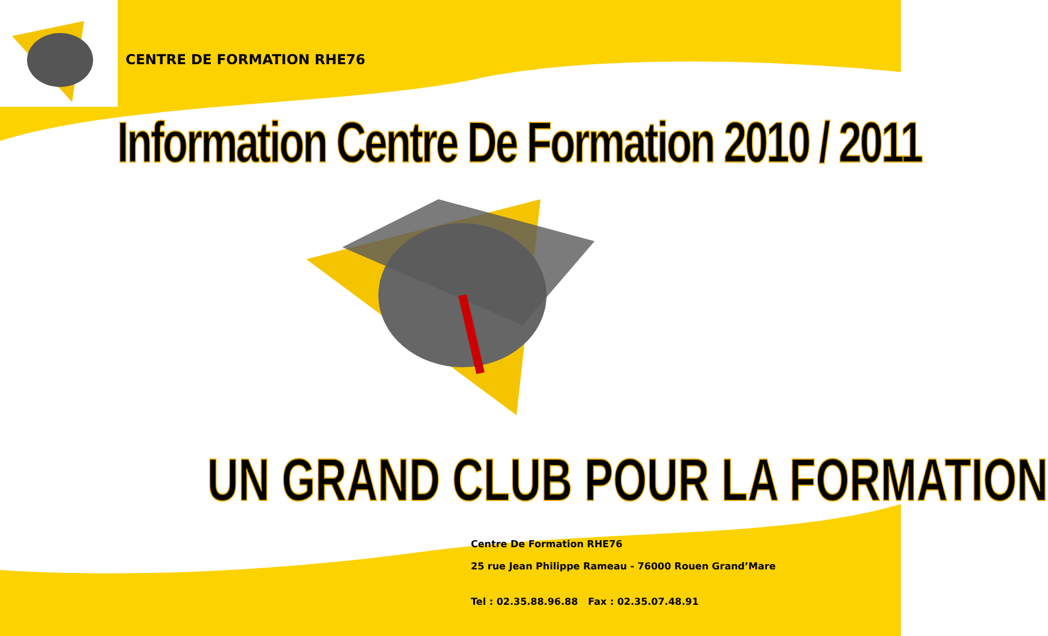CENTRE DE FORMATION RHE76
Information Centre De Formation 2010 / 2011
UN GRAND CLUB POUR LA FORMATION
Centre De Formation RHE76
25 rue Jean Philippe Rameau - 76000 Rouen Grand’Mare
Tel : 02.35.88.96.88 Fax : 02.35.07.48.91